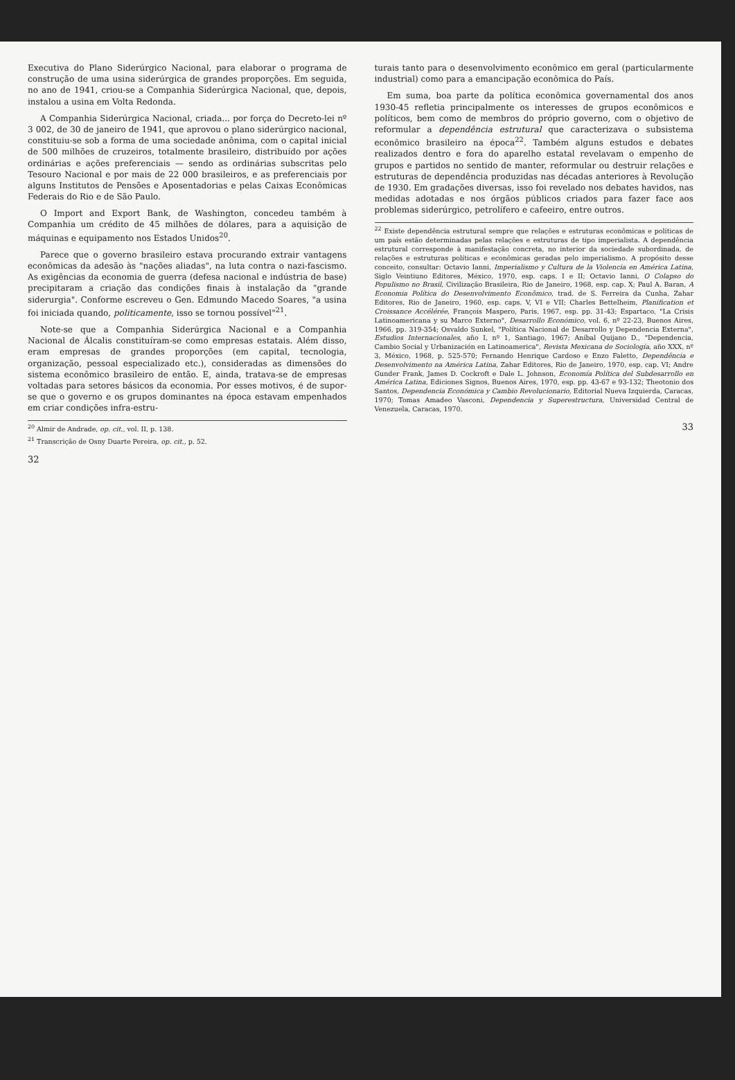Executiva do Plano Siderúrgico Nacional, para elaborar o programa de construção de uma usina siderúrgica de grandes proporções. Em seguida, no ano de 1941, criou-se a Companhia Siderúrgica Nacional, que, depois, instalou a usina em Volta Redonda.
A Companhia Siderúrgica Nacional, criada... por força do Decreto-lei nº 3 002, de 30 de janeiro de 1941, que aprovou o plano siderúrgico nacional, constituiu-se sob a forma de uma sociedade anônima, com o capital inicial de 500 milhões de cruzeiros, totalmente brasileiro, distribuído por ações ordinárias e ações preferenciais — sendo as ordinárias subscritas pelo Tesouro Nacional e por mais de 22 000 brasileiros, e as preferenciais por alguns Institutos de Pensões e Aposentadorias e pelas Caixas Econômicas Federais do Rio e de São Paulo.
O Import and Export Bank, de Washington, concedeu também à Companhia um crédito de 45 milhões de dólares, para a aquisição de máquinas e equipamento nos Estados Unidos<sup>20</sup>.
Parece que o governo brasileiro estava procurando extrair vantagens econômicas da adesão às "nações aliadas", na luta contra o nazi-fascismo. As exigências da economia de guerra (defesa nacional e indústria de base) precipitaram a criação das condições finais à instalação da "grande siderurgia". Conforme escreveu o Gen. Edmundo Macedo Soares, "a usina foi iniciada quando, politicamente, isso se tornou possível"<sup>21</sup>.
Note-se que a Companhia Siderúrgica Nacional e a Companhia Nacional de Álcalis constituíram-se como empresas estatais. Além disso, eram empresas de grandes proporções (em capital, tecnologia, organização, pessoal especializado etc.), consideradas as dimensões do sistema econômico brasileiro de então. E, ainda, tratava-se de empresas voltadas para setores básicos da economia. Por esses motivos, é de supor-se que o governo e os grupos dominantes na época estavam empenhados em criar condições infra-estru-
<sup>20</sup> Almir de Andrade, op. cit., vol. II, p. 138.
<sup>21</sup> Transcrição de Osny Duarte Pereira, op. cit., p. 52.
32
turais tanto para o desenvolvimento econômico em geral (particularmente industrial) como para a emancipação econômica do País.
Em suma, boa parte da política econômica governamental dos anos 1930-45 refletia principalmente os interesses de grupos econômicos e políticos, bem como de membros do próprio governo, com o objetivo de reformular a dependência estrutural que caracterizava o subsistema econômico brasileiro na época<sup>22</sup>. Também alguns estudos e debates realizados dentro e fora do aparelho estatal revelavam o empenho de grupos e partidos no sentido de manter, reformular ou destruir relações e estruturas de dependência produzidas nas décadas anteriores à Revolução de 1930. Em gradações diversas, isso foi revelado nos debates havidos, nas medidas adotadas e nos órgãos públicos criados para fazer face aos problemas siderúrgico, petrolífero e cafeeiro, entre outros.
<sup>22</sup> Existe dependência estrutural sempre que relações e estruturas econômicas e políticas de um país estão determinadas pelas relações e estruturas de tipo imperialista. A dependência estrutural corresponde à manifestação concreta, no interior da sociedade subordinada, de relações e estruturas políticas e econômicas geradas pelo imperialismo. A propósito desse conceito, consultar: Octavio Ianni, Imperialismo y Cultura de la Violencia en América Latina, Siglo Veintiuno Editores, México, 1970, esp. caps. I e II; Octavio Ianni, O Colapso do Populismo no Brasil, Civilização Brasileira, Rio de Janeiro, 1968, esp. cap. X; Paul A. Baran, A Economia Política do Desenvolvimento Econômico, trad. de S. Ferreira da Cunha, Zahar Editores, Rio de Janeiro, 1960, esp. caps. V, VI e VII; Charles Bettelheim, Planification et Croissance Accélérée, François Maspero, Paris, 1967, esp. pp. 31-43; Espartaco, "La Crisis Latinoamericana y su Marco Externo", Desarrollo Económico, vol. 6, nº 22-23, Buenos Aires, 1966, pp. 319-354; Osvaldo Sunkel, "Política Nacional de Desarrollo y Dependencia Externa", Estudios Internacionales, año I, nº 1, Santiago, 1967; Aníbal Quijano D., "Dependencia, Cambio Social y Urbanización en Latinoamerica", Revista Mexicana de Sociología, año XXX, nº 3, México, 1968, p. 525-570; Fernando Henrique Cardoso e Enzo Faletto, Dependência e Desenvolvimento na América Latina, Zahar Editores, Rio de Janeiro, 1970, esp. cap. VI; Andre Gunder Frank, James D. Cockroft e Dale L. Johnson, Economía Política del Subdesarrollo en América Latina, Ediciones Signos, Buenos Aires, 1970, esp. pp. 43-67 e 93-132; Theotonio dos Santos, Dependencia Económica y Cambio Revolucionario, Editorial Nueva Izquierda, Caracas, 1970; Tomas Amadeo Vasconi, Dependencia y Superestructura, Universidad Central de Venezuela, Caracas, 1970.
33